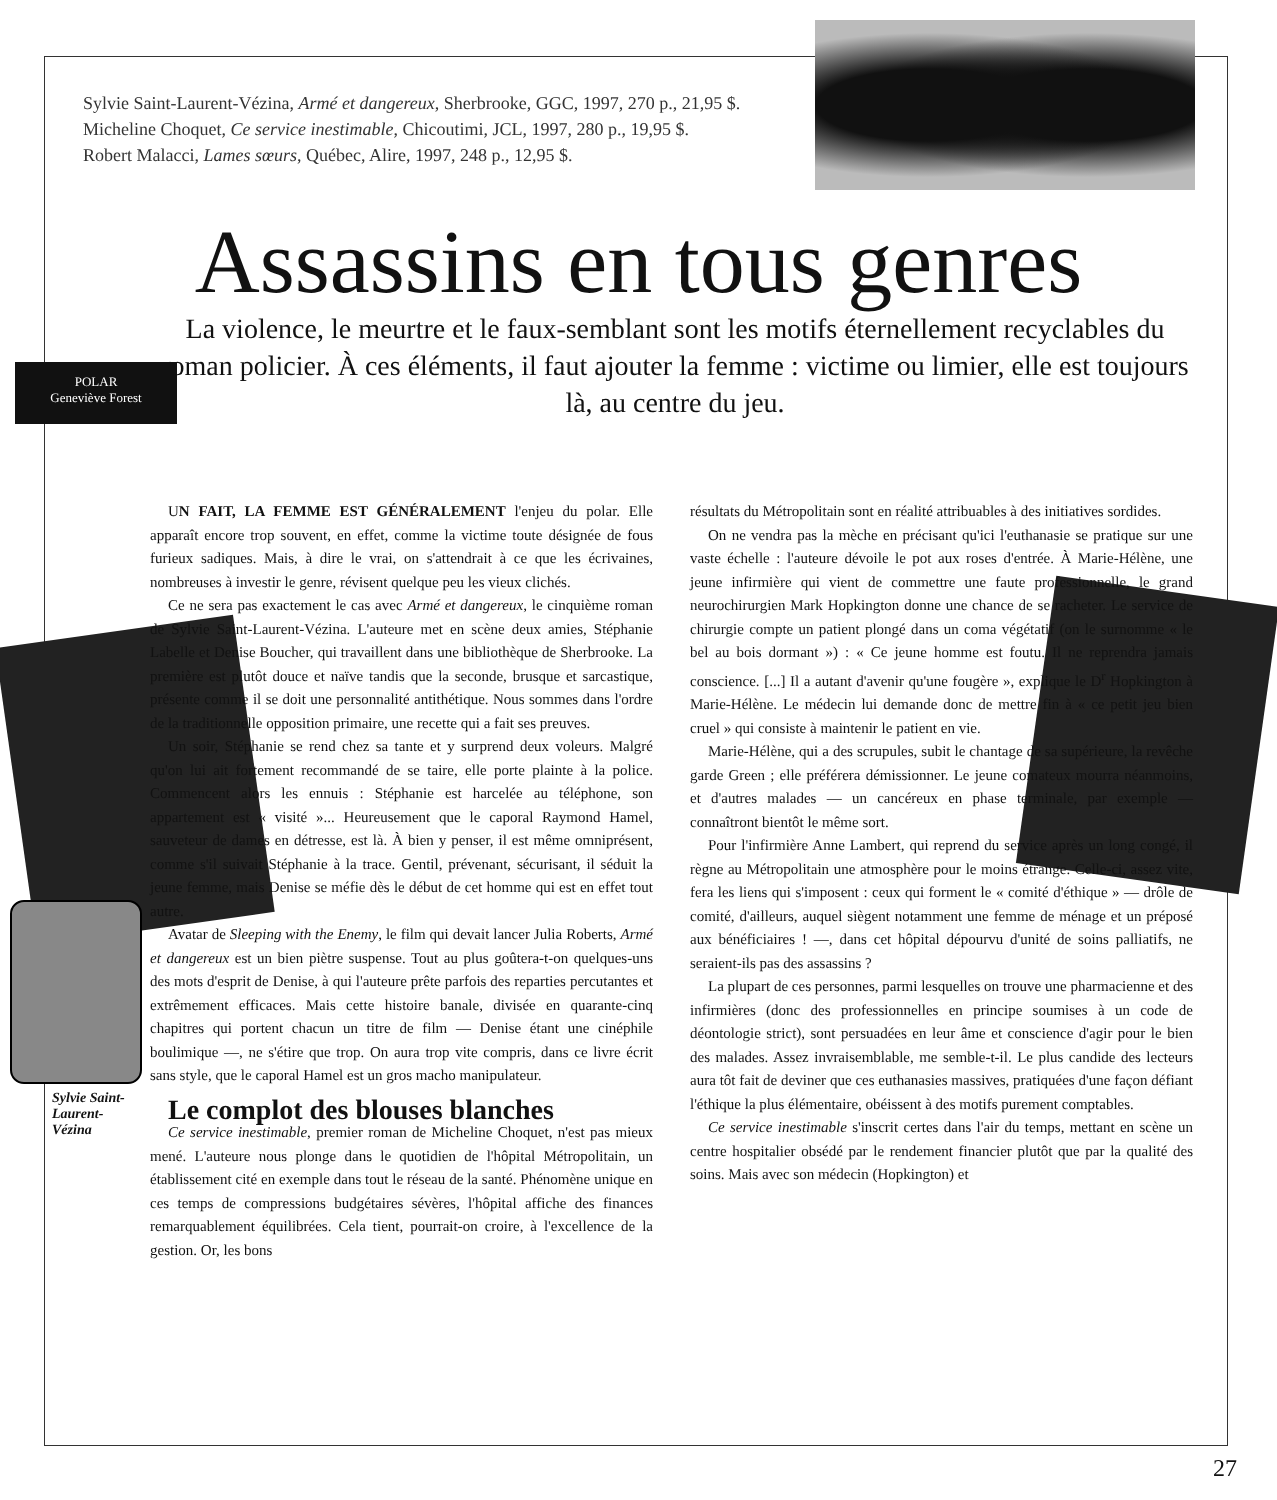Sylvie Saint-Laurent-Vézina, Armé et dangereux, Sherbrooke, GGC, 1997, 270 p., 21,95 $.
Micheline Choquet, Ce service inestimable, Chicoutimi, JCL, 1997, 280 p., 19,95 $.
Robert Malacci, Lames sœurs, Québec, Alire, 1997, 248 p., 12,95 $.
Assassins en tous genres
La violence, le meurtre et le faux-semblant sont les motifs éternellement recyclables du roman policier. À ces éléments, il faut ajouter la femme : victime ou limier, elle est toujours là, au centre du jeu.
POLAR
Geneviève Forest
UN FAIT, LA FEMME EST GÉNÉRALEMENT l'enjeu du polar. Elle apparaît encore trop souvent, en effet, comme la victime toute désignée de fous furieux sadiques. Mais, à dire le vrai, on s'attendrait à ce que les écrivaines, nombreuses à investir le genre, révisent quelque peu les vieux clichés.
Ce ne sera pas exactement le cas avec Armé et dangereux, le cinquième roman de Sylvie Saint-Laurent-Vézina. L'auteure met en scène deux amies, Stéphanie Labelle et Denise Boucher, qui travaillent dans une bibliothèque de Sherbrooke. La première est plutôt douce et naïve tandis que la seconde, brusque et sarcastique, présente comme il se doit une personnalité antithétique. Nous sommes dans l'ordre de la traditionnelle opposition primaire, une recette qui a fait ses preuves.
Un soir, Stéphanie se rend chez sa tante et y surprend deux voleurs. Malgré qu'on lui ait fortement recommandé de se taire, elle porte plainte à la police. Commencent alors les ennuis : Stéphanie est harcelée au téléphone, son appartement est « visité »... Heureusement que le caporal Raymond Hamel, sauveteur de dames en détresse, est là. À bien y penser, il est même omniprésent, comme s'il suivait Stéphanie à la trace. Gentil, prévenant, sécurisant, il séduit la jeune femme, mais Denise se méfie dès le début de cet homme qui est en effet tout autre.
Avatar de Sleeping with the Enemy, le film qui devait lancer Julia Roberts, Armé et dangereux est un bien piètre suspense. Tout au plus goûtera-t-on quelques-uns des mots d'esprit de Denise, à qui l'auteure prête parfois des reparties percutantes et extrêmement efficaces. Mais cette histoire banale, divisée en quarante-cinq chapitres qui portent chacun un titre de film — Denise étant une cinéphile boulimique —, ne s'étire que trop. On aura trop vite compris, dans ce livre écrit sans style, que le caporal Hamel est un gros macho manipulateur.
Le complot des blouses blanches
Ce service inestimable, premier roman de Micheline Choquet, n'est pas mieux mené. L'auteure nous plonge dans le quotidien de l'hôpital Métropolitain, un établissement cité en exemple dans tout le réseau de la santé. Phénomène unique en ces temps de compressions budgétaires sévères, l'hôpital affiche des finances remarquablement équilibrées. Cela tient, pourrait-on croire, à l'excellence de la gestion. Or, les bons
Sylvie Saint-
Laurent-
Vézina
résultats du Métropolitain sont en réalité attribuables à des initiatives sordides.
On ne vendra pas la mèche en précisant qu'ici l'euthanasie se pratique sur une vaste échelle : l'auteure dévoile le pot aux roses d'entrée. À Marie-Hélène, une jeune infirmière qui vient de commettre une faute professionnelle, le grand neurochirurgien Mark Hopkington donne une chance de se racheter. Le service de chirurgie compte un patient plongé dans un coma végétatif (on le surnomme « le bel au bois dormant ») : « Ce jeune homme est foutu. Il ne reprendra jamais conscience. [...] Il a autant d'avenir qu'une fougère », explique le D<sup>r</sup> Hopkington à Marie-Hélène. Le médecin lui demande donc de mettre fin à « ce petit jeu bien cruel » qui consiste à maintenir le patient en vie.
Marie-Hélène, qui a des scrupules, subit le chantage de sa supérieure, la revêche garde Green ; elle préférera démissionner. Le jeune comateux mourra néanmoins, et d'autres malades — un cancéreux en phase terminale, par exemple — connaîtront bientôt le même sort.
Pour l'infirmière Anne Lambert, qui reprend du service après un long congé, il règne au Métropolitain une atmosphère pour le moins étrange. Celle-ci, assez vite, fera les liens qui s'imposent : ceux qui forment le « comité d'éthique » — drôle de comité, d'ailleurs, auquel siègent notamment une femme de ménage et un préposé aux bénéficiaires ! —, dans cet hôpital dépourvu d'unité de soins palliatifs, ne seraient-ils pas des assassins ?
La plupart de ces personnes, parmi lesquelles on trouve une pharmacienne et des infirmières (donc des professionnelles en principe soumises à un code de déontologie strict), sont persuadées en leur âme et conscience d'agir pour le bien des malades. Assez invraisemblable, me semble-t-il. Le plus candide des lecteurs aura tôt fait de deviner que ces euthanasies massives, pratiquées d'une façon défiant l'éthique la plus élémentaire, obéissent à des motifs purement comptables.
Ce service inestimable s'inscrit certes dans l'air du temps, mettant en scène un centre hospitalier obsédé par le rendement financier plutôt que par la qualité des soins. Mais avec son médecin (Hopkington) et
27